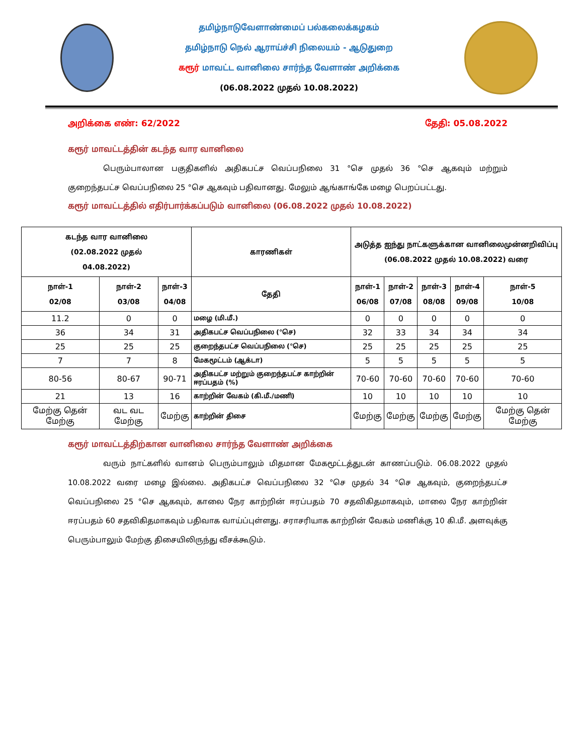தமிழ்நாடுவேளாண்மைப் பல்கலைக்கழகம்
தமிழ்நாடு நெல் ஆராய்ச்சி நிலையம் - ஆடுதுறை
கரூர் மாவட்ட வானிலை சார்ந்த வேளாண் அறிக்கை
(06.08.2022 முதல் 10.08.2022)
அறிக்கை எண்: 62/2022 தேதி: 05.08.2022
கரூர் மாவட்டத்தின் கடந்த வார வானிலை
பெரும்பாலான பகுதிகளில் அதிகபட்ச வெப்பநிலை 31 °செ முதல் 36 °செ ஆகவும் மற்றும் குறைந்தபட்ச வெப்பநிலை 25 °செ ஆகவும் பதிவானது. மேலும் ஆங்காங்கே மழை பெறப்பட்டது.
கரூர் மாவட்டத்தில் எதிர்பார்க்கப்படும் வானிலை (06.08.2022 முதல் 10.08.2022)
| கடந்த வார வானிலை (02.08.2022 முதல் 04.08.2022) | | | காரணிகள் | அடுத்த ஐந்து நாட்களுக்கான வானிலைமுன்னறிவிப்பு (06.08.2022 முதல் 10.08.2022) வரை | | | | |
| --- | --- | --- | --- | --- | --- | --- | --- | --- |
| நாள்-1 02/08 | நாள்-2 03/08 | நாள்-3 04/08 | தேதி | நாள்-1 06/08 | நாள்-2 07/08 | நாள்-3 08/08 | நாள்-4 09/08 | நாள்-5 10/08 |
| 11.2 | 0 | 0 | மழை (மி.மீ.) | 0 | 0 | 0 | 0 | 0 |
| 36 | 34 | 31 | அதிகபட்ச வெப்பநிலை (°செ) | 32 | 33 | 34 | 34 | 34 |
| 25 | 25 | 25 | குறைந்தபட்ச வெப்பநிலை (°செ) | 25 | 25 | 25 | 25 | 25 |
| 7 | 7 | 8 | மேகமூட்டம் (ஆக்டா) | 5 | 5 | 5 | 5 | 5 |
| 80-56 | 80-67 | 90-71 | அதிகபட்ச மற்றும் குறைந்தபட்ச காற்றின் ஈரப்பதம் (%) | 70-60 | 70-60 | 70-60 | 70-60 | 70-60 |
| 21 | 13 | 16 | காற்றின் வேகம் (கி.மீ./மணி) | 10 | 10 | 10 | 10 | 10 |
| மேற்கு தென் மேற்கு | வட வட மேற்கு | மேற்கு | காற்றின் திசை | மேற்கு | மேற்கு | மேற்கு | மேற்கு | மேற்கு தென் மேற்கு |
கரூர் மாவட்டத்திற்கான வானிலை சார்ந்த வேளாண் அறிக்கை
வரும் நாட்களில் வானம் பெரும்பாலும் மிதமான மேகமூட்டத்துடன் காணப்படும். 06.08.2022 முதல் 10.08.2022 வரை மழை இல்லை. அதிகபட்ச வெப்பநிலை 32 °செ முதல் 34 °செ ஆகவும், குறைந்தபட்ச வெப்பநிலை 25 °செ ஆகவும், காலை நேர காற்றின் ஈரப்பதம் 70 சதவிகிதமாகவும், மாலை நேர காற்றின் ஈரப்பதம் 60 சதவிகிதமாகவும் பதிவாக வாய்ப்புள்ளது. சராசரியாக காற்றின் வேகம் மணிக்கு 10 கி.மீ. அளவுக்கு பெரும்பாலும் மேற்கு திசையிலிருந்து வீசக்கூடும்.